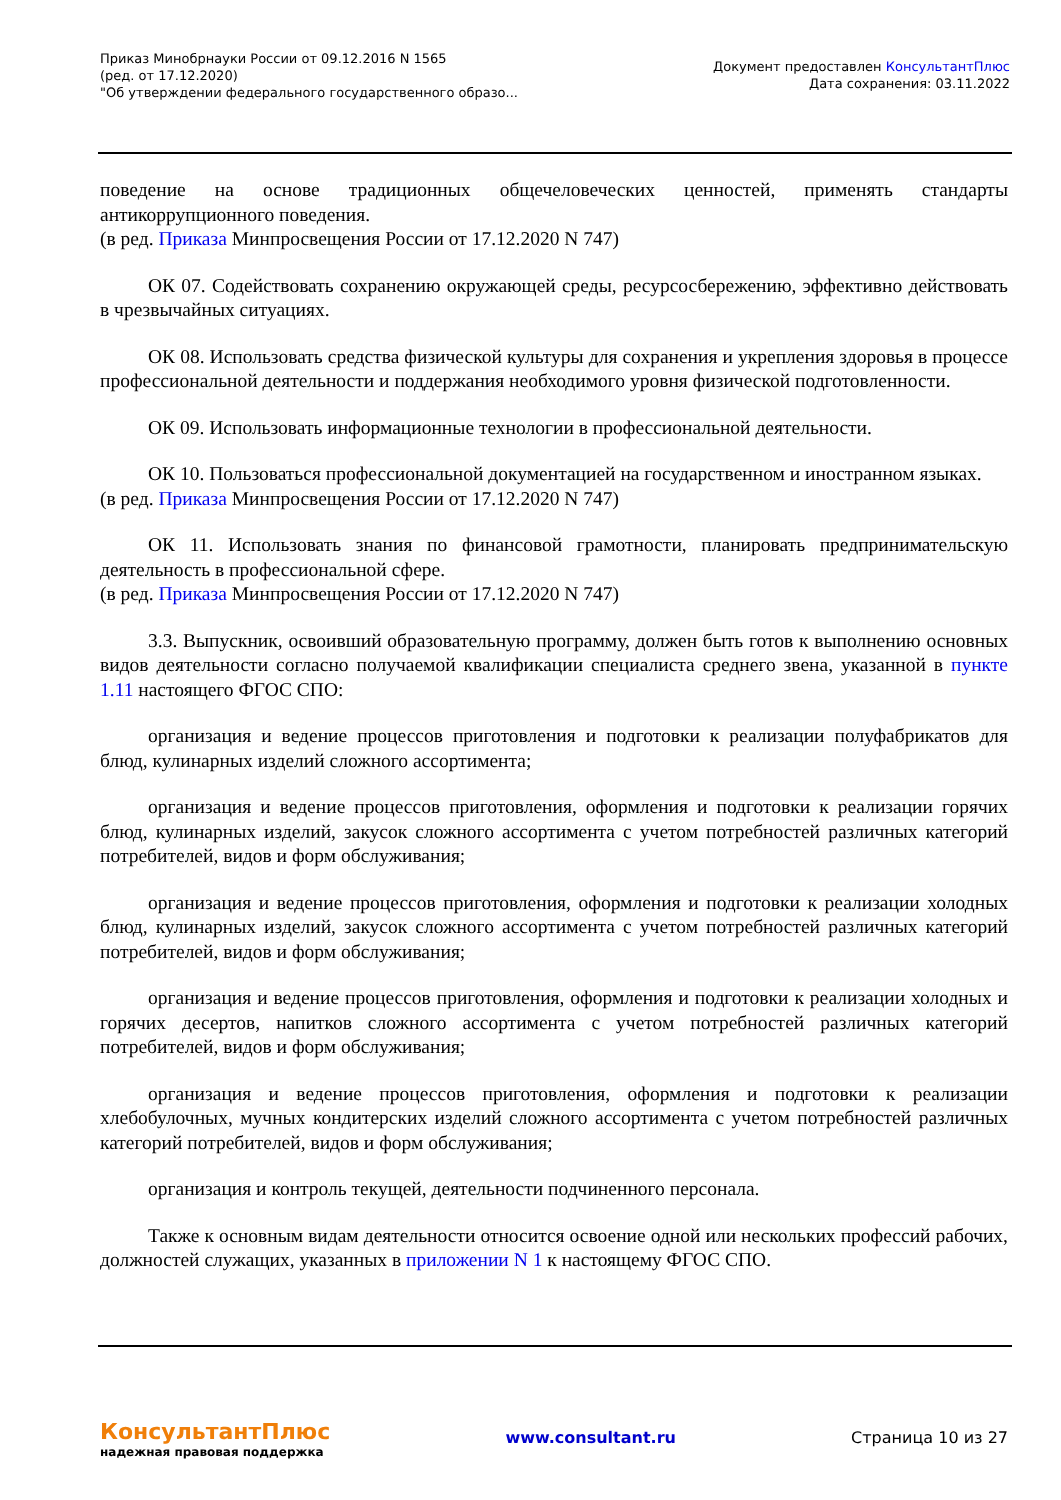Приказ Минобрнауки России от 09.12.2016 N 1565
(ред. от 17.12.2020)
"Об утверждении федерального государственного образо...
Документ предоставлен КонсультантПлюс
Дата сохранения: 03.11.2022
поведение на основе традиционных общечеловеческих ценностей, применять стандарты антикоррупционного поведения.
(в ред. Приказа Минпросвещения России от 17.12.2020 N 747)
ОК 07. Содействовать сохранению окружающей среды, ресурсосбережению, эффективно действовать в чрезвычайных ситуациях.
ОК 08. Использовать средства физической культуры для сохранения и укрепления здоровья в процессе профессиональной деятельности и поддержания необходимого уровня физической подготовленности.
ОК 09. Использовать информационные технологии в профессиональной деятельности.
ОК 10. Пользоваться профессиональной документацией на государственном и иностранном языках.
(в ред. Приказа Минпросвещения России от 17.12.2020 N 747)
ОК 11. Использовать знания по финансовой грамотности, планировать предпринимательскую деятельность в профессиональной сфере.
(в ред. Приказа Минпросвещения России от 17.12.2020 N 747)
3.3. Выпускник, освоивший образовательную программу, должен быть готов к выполнению основных видов деятельности согласно получаемой квалификации специалиста среднего звена, указанной в пункте 1.11 настоящего ФГОС СПО:
организация и ведение процессов приготовления и подготовки к реализации полуфабрикатов для блюд, кулинарных изделий сложного ассортимента;
организация и ведение процессов приготовления, оформления и подготовки к реализации горячих блюд, кулинарных изделий, закусок сложного ассортимента с учетом потребностей различных категорий потребителей, видов и форм обслуживания;
организация и ведение процессов приготовления, оформления и подготовки к реализации холодных блюд, кулинарных изделий, закусок сложного ассортимента с учетом потребностей различных категорий потребителей, видов и форм обслуживания;
организация и ведение процессов приготовления, оформления и подготовки к реализации холодных и горячих десертов, напитков сложного ассортимента с учетом потребностей различных категорий потребителей, видов и форм обслуживания;
организация и ведение процессов приготовления, оформления и подготовки к реализации хлебобулочных, мучных кондитерских изделий сложного ассортимента с учетом потребностей различных категорий потребителей, видов и форм обслуживания;
организация и контроль текущей, деятельности подчиненного персонала.
Также к основным видам деятельности относится освоение одной или нескольких профессий рабочих, должностей служащих, указанных в приложении N 1 к настоящему ФГОС СПО.
КонсультантПлюс
надежная правовая поддержка
www.consultant.ru Страница 10 из 27